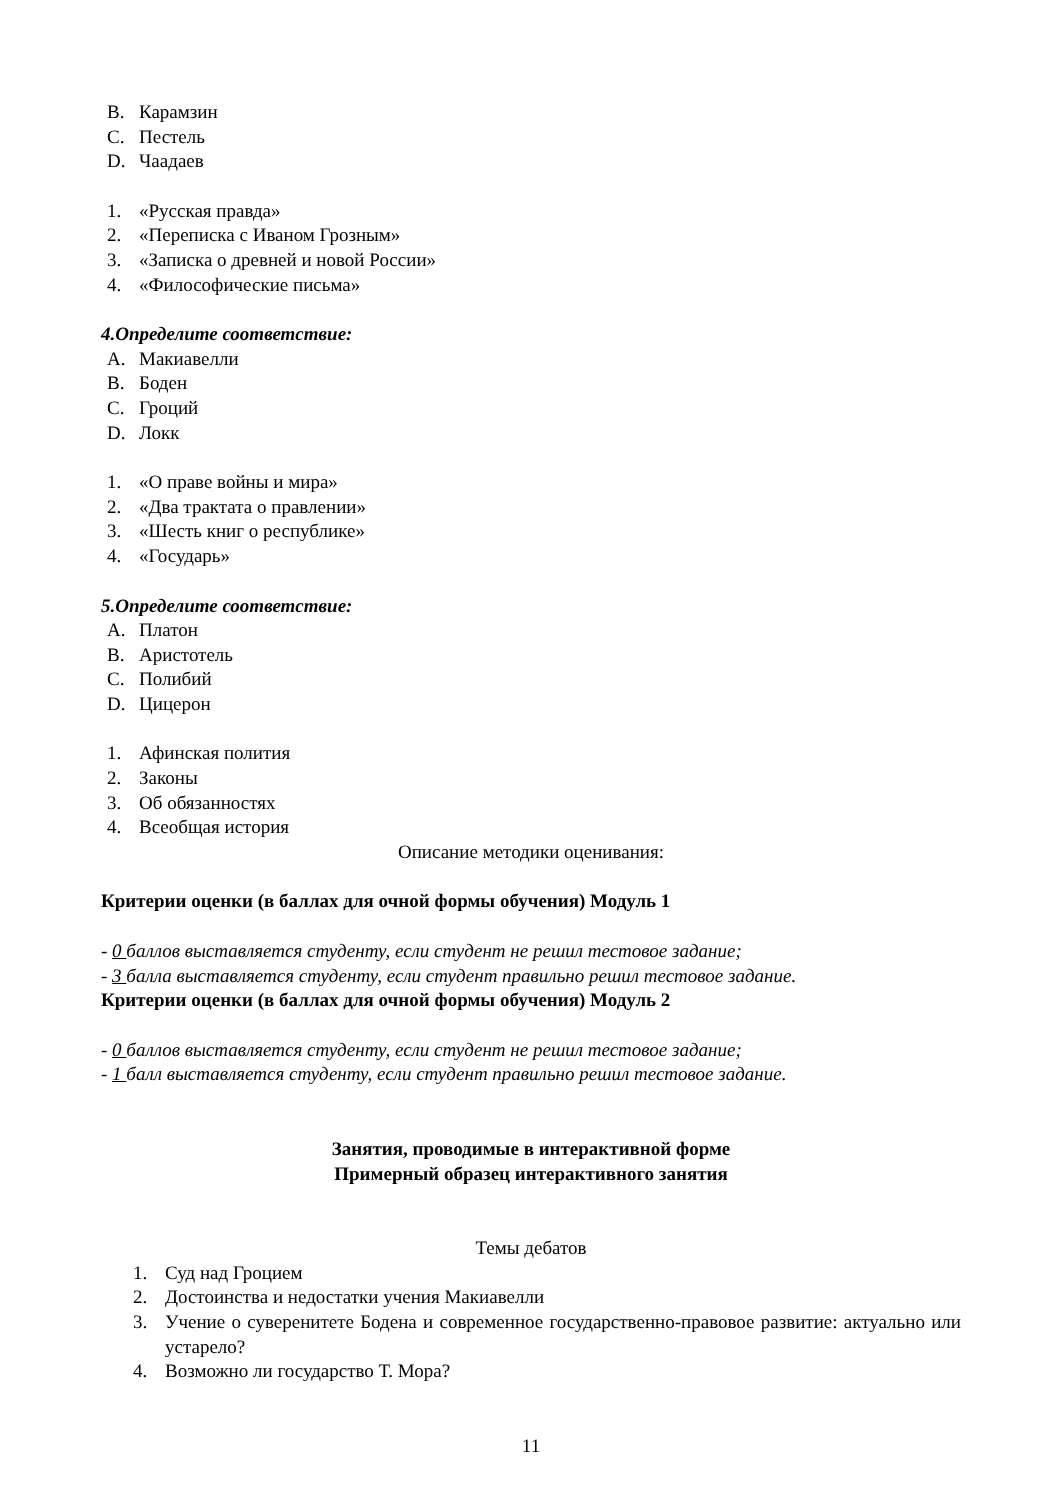B. Карамзин
C. Пестель
D. Чаадаев
1. «Русская правда»
2. «Переписка с Иваном Грозным»
3. «Записка о древней и новой России»
4. «Философические письма»
4.Определите соответствие:
A. Макиавелли
B. Боден
C. Гроций
D. Локк
1. «О праве войны и мира»
2. «Два трактата о правлении»
3. «Шесть книг о республике»
4. «Государь»
5.Определите соответствие:
A. Платон
B. Аристотель
C. Полибий
D. Цицерон
1. Афинская полития
2. Законы
3. Об обязанностях
4. Всеобщая история
Описание методики оценивания:
Критерии оценки (в баллах для очной формы обучения) Модуль 1
- 0 баллов выставляется студенту, если студент не решил тестовое задание;
- 3 балла выставляется студенту, если студент правильно решил тестовое задание.
Критерии оценки (в баллах для очной формы обучения) Модуль 2
- 0 баллов выставляется студенту, если студент не решил тестовое задание;
- 1 балл выставляется студенту, если студент правильно решил тестовое задание.
Занятия, проводимые в интерактивной форме
Примерный образец интерактивного занятия
Темы дебатов
1. Суд над Гроцием
2. Достоинства и недостатки учения Макиавелли
3. Учение о суверенитете Бодена и современное государственно-правовое развитие: актуально или устарело?
4. Возможно ли государство Т. Мора?
11